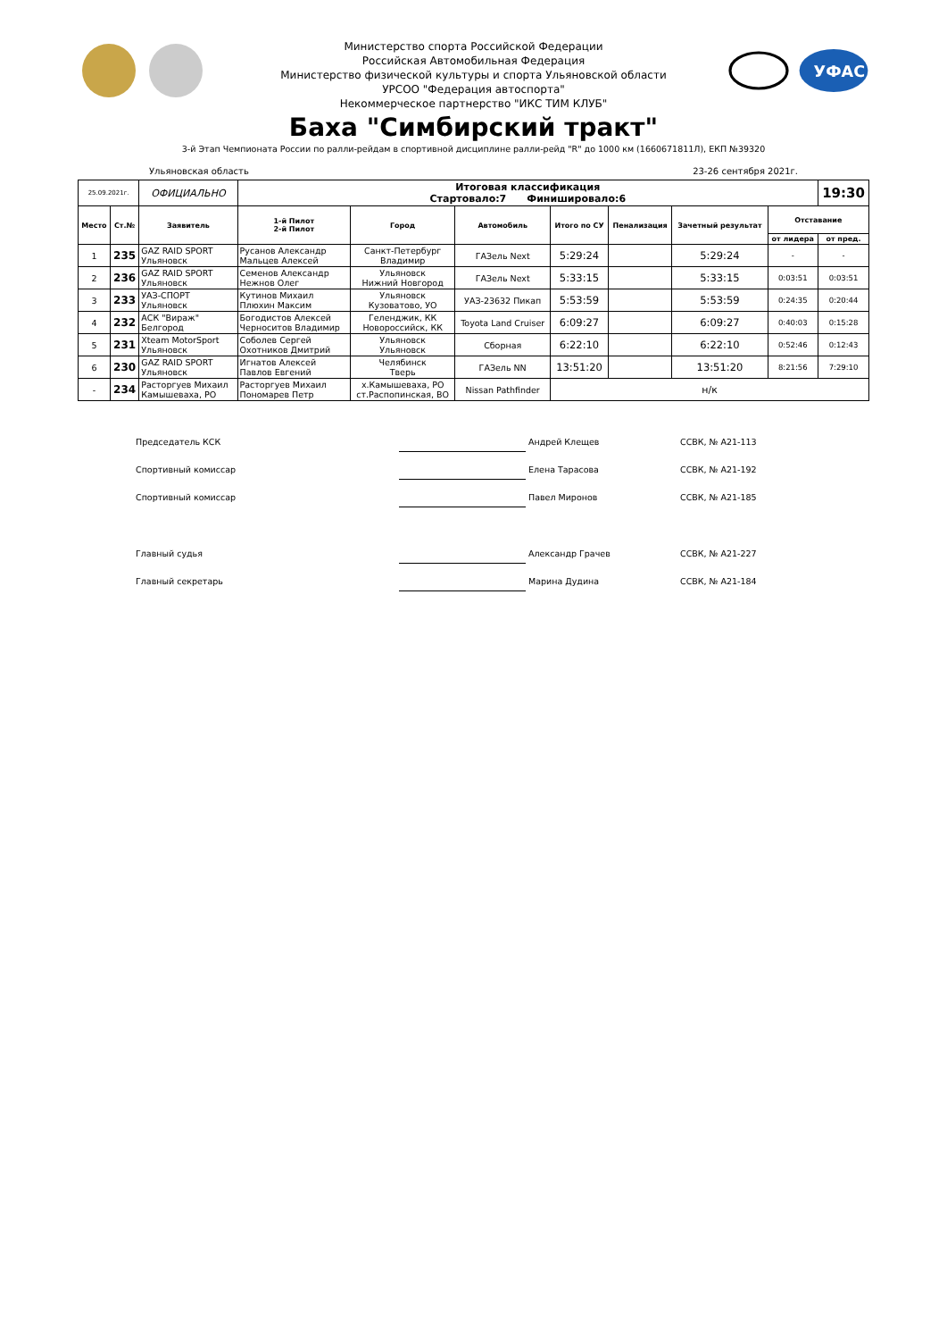Министерство спорта Российской Федерации
Российская Автомобильная Федерация
Министерство физической культуры и спорта Ульяновской области
УРСОО "Федерация автоспорта"
Некоммерческое партнерство "ИКС ТИМ КЛУБ"
УФАС
Баха "Симбирский тракт"
3-й Этап Чемпионата России по ралли-рейдам в спортивной дисциплине ралли-рейд "R" до 1000 км (1660671811Л), ЕКП №39320
Ульяновская область 23-26 сентября 2021г.
| 25.09.2021г. | | ОФИЦИАЛЬНО | Итоговая классификация Стартовало:7 Финишировало:6 | | | | | | | 19:30 |
| Место | Ст.№ | Заявитель | 1-й Пилот 2-й Пилот | Город | Автомобиль | Итого по СУ | Пенализация | Зачетный результат | Отставание | |
| | | | | | | | | | от лидера | от пред. |
| 1 | 235 | GAZ RAID SPORT Ульяновск | Русанов Александр Мальцев Алексей | Санкт-Петербург Владимир | ГАЗель Next | 5:29:24 | | 5:29:24 | - | - |
| 2 | 236 | GAZ RAID SPORT Ульяновск | Семенов Александр Нежнов Олег | Ульяновск Нижний Новгород | ГАЗель Next | 5:33:15 | | 5:33:15 | 0:03:51 | 0:03:51 |
| 3 | 233 | УАЗ-СПОРТ Ульяновск | Кутинов Михаил Плюхин Максим | Ульяновск Кузоватово, УО | УАЗ-23632 Пикап | 5:53:59 | | 5:53:59 | 0:24:35 | 0:20:44 |
| 4 | 232 | АСК "Вираж" Белгород | Богодистов Алексей Черноситов Владимир | Геленджик, КК Новороссийск, КК | Toyota Land Cruiser | 6:09:27 | | 6:09:27 | 0:40:03 | 0:15:28 |
| 5 | 231 | Xteam MotorSport Ульяновск | Соболев Сергей Охотников Дмитрий | Ульяновск Ульяновск | Сборная | 6:22:10 | | 6:22:10 | 0:52:46 | 0:12:43 |
| 6 | 230 | GAZ RAID SPORT Ульяновск | Игнатов Алексей Павлов Евгений | Челябинск Тверь | ГАЗель NN | 13:51:20 | | 13:51:20 | 8:21:56 | 7:29:10 |
| - | 234 | Расторгуев Михаил Камышеваха, РО | Расторгуев Михаил Пономарев Петр | х.Камышеваха, РО ст.Распопинская, ВО | Nissan Pathfinder | н/к | | | | |
Председатель КСК Андрей Клещев ССВК, № А21-113
Спортивный комиссар Елена Тарасова ССВК, № А21-192
Спортивный комиссар Павел Миронов ССВК, № А21-185
Главный судья Александр Грачев ССВК, № А21-227
Главный секретарь Марина Дудина ССВК, № А21-184